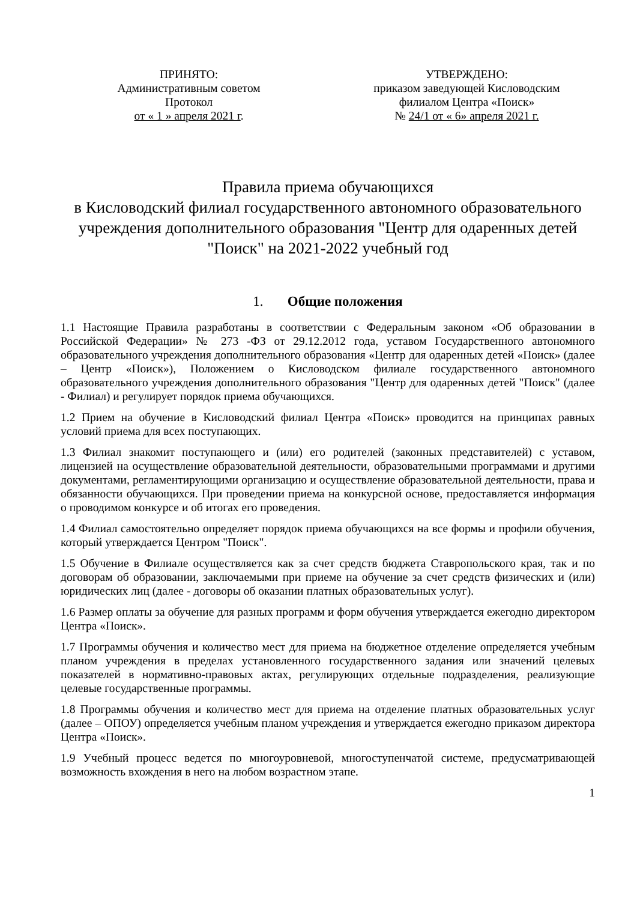ПРИНЯТО:
Административным советом
Протокол
от « 1 » апреля 2021 г.
УТВЕРЖДЕНО:
приказом заведующей Кисловодским
филиалом Центра «Поиск»
№ 24/1 от « 6» апреля 2021 г.
Правила приема обучающихся
в Кисловодский филиал государственного автономного образовательного учреждения дополнительного образования "Центр для одаренных детей "Поиск" на 2021-2022 учебный год
1. Общие положения
1.1 Настоящие Правила разработаны в соответствии с Федеральным законом «Об образовании в Российской Федерации» № 273 -ФЗ от 29.12.2012 года, уставом Государственного автономного образовательного учреждения дополнительного образования «Центр для одаренных детей «Поиск» (далее – Центр «Поиск»), Положением о Кисловодском филиале государственного автономного образовательного учреждения дополнительного образования "Центр для одаренных детей "Поиск" (далее - Филиал) и регулирует порядок приема обучающихся.
1.2 Прием на обучение в Кисловодский филиал Центра «Поиск» проводится на принципах равных условий приема для всех поступающих.
1.3 Филиал знакомит поступающего и (или) его родителей (законных представителей) с уставом, лицензией на осуществление образовательной деятельности, образовательными программами и другими документами, регламентирующими организацию и осуществление образовательной деятельности, права и обязанности обучающихся. При проведении приема на конкурсной основе, предоставляется информация о проводимом конкурсе и об итогах его проведения.
1.4 Филиал самостоятельно определяет порядок приема обучающихся на все формы и профили обучения, который утверждается Центром "Поиск".
1.5 Обучение в Филиале осуществляется как за счет средств бюджета Ставропольского края, так и по договорам об образовании, заключаемыми при приеме на обучение за счет средств физических и (или) юридических лиц (далее - договоры об оказании платных образовательных услуг).
1.6 Размер оплаты за обучение для разных программ и форм обучения утверждается ежегодно директором Центра «Поиск».
1.7 Программы обучения и количество мест для приема на бюджетное отделение определяется учебным планом учреждения в пределах установленного государственного задания или значений целевых показателей в нормативно-правовых актах, регулирующих отдельные подразделения, реализующие целевые государственные программы.
1.8 Программы обучения и количество мест для приема на отделение платных образовательных услуг (далее – ОПОУ) определяется учебным планом учреждения и утверждается ежегодно приказом директора Центра «Поиск».
1.9 Учебный процесс ведется по многоуровневой, многоступенчатой системе, предусматривающей возможность вхождения в него на любом возрастном этапе.
1